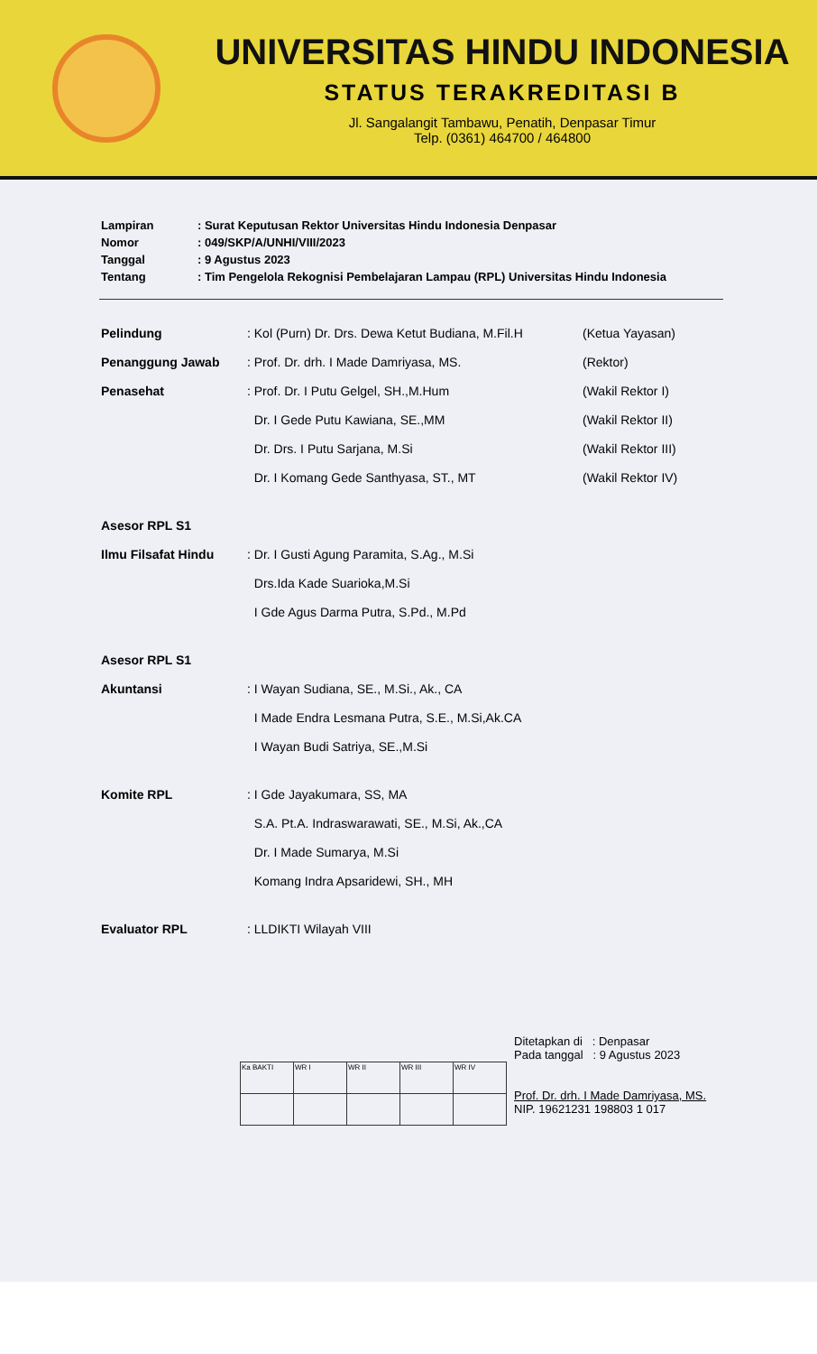UNIVERSITAS HINDU INDONESIA
STATUS TERAKREDITASI B
Jl. Sangalangit Tambawu, Penatih, Denpasar Timur
Telp. (0361) 464700 / 464800
| Lampiran | : Surat Keputusan Rektor Universitas Hindu Indonesia Denpasar |
| Nomor | : 049/SKP/A/UNHI/VIII/2023 |
| Tanggal | : 9 Agustus 2023 |
| Tentang | : Tim Pengelola Rekognisi Pembelajaran Lampau (RPL) Universitas Hindu Indonesia |
| Pelindung | : Kol (Purn) Dr. Drs. Dewa Ketut Budiana, M.Fil.H | (Ketua Yayasan) |
| Penanggung Jawab | : Prof. Dr. drh. I Made Damriyasa, MS. | (Rektor) |
| Penasehat | : Prof. Dr. I Putu Gelgel, SH.,M.Hum | (Wakil Rektor I) |
| | Dr. I Gede Putu Kawiana, SE.,MM | (Wakil Rektor II) |
| | Dr. Drs. I Putu Sarjana, M.Si | (Wakil Rektor III) |
| | Dr. I Komang Gede Santhyasa, ST., MT | (Wakil Rektor IV) |
| Asesor RPL S1 | | |
| Ilmu Filsafat Hindu | : Dr. I Gusti Agung Paramita, S.Ag., M.Si | |
| | Drs.Ida Kade Suarioka,M.Si | |
| | I Gde Agus Darma Putra, S.Pd., M.Pd | |
| Asesor RPL S1 | | |
| Akuntansi | : I Wayan Sudiana, SE., M.Si., Ak., CA | |
| | I Made Endra Lesmana Putra, S.E., M.Si,Ak.CA | |
| | I Wayan Budi Satriya, SE.,M.Si | |
| Komite RPL | : I Gde Jayakumara, SS, MA | |
| | S.A. Pt.A. Indraswarawati, SE., M.Si, Ak.,CA | |
| | Dr. I Made Sumarya, M.Si | |
| | Komang Indra Apsaridewi, SH., MH | |
| Evaluator RPL | : LLDIKTI Wilayah VIII | |
Ditetapkan di : Denpasar
Pada tanggal : 9 Agustus 2023
Prof. Dr. drh. I Made Damriyasa, MS.
NIP. 19621231 198803 1 017
| Ka BAKTI | WR I | WR II | WR III | WR IV |